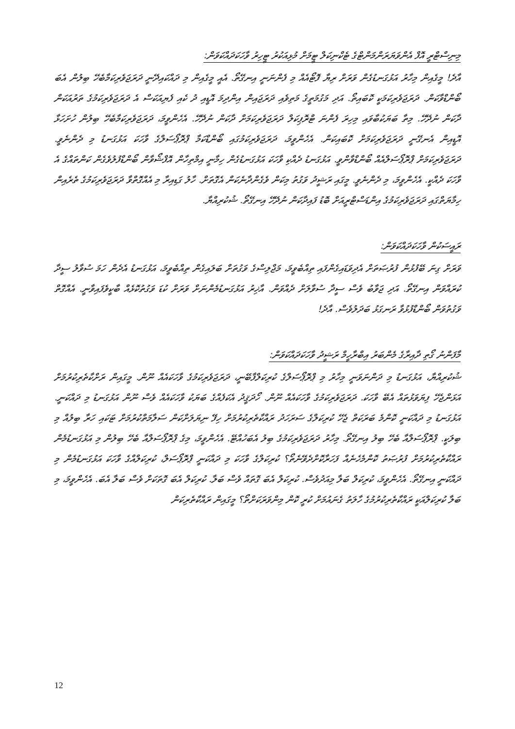މިނިސްޓްރީ އޮފް އެންވަޔަރަންމަންޓްގެ ޓެކްނިކަލް ޓީމަށް މުޅިއަކުރު ޓީހިރު ވާހަކަދައްކަވަން:
އާދެ! މީގެއިން މިހާރު އަޅުގަނޑުގެން ވަރަށް ރިޔާ ފޮޓޯއެއް މި ފެންނަނީ އިނގޭތޯ. އެއީ މީގެއިން މި ދައްކައިދޭނީ ދަރަޖަވެރިކަމާބެހޭ ބިލުން އެބަ ބޯންޑްވާކަން. ދަރަޖަވެރިކަމަކީ ކޮބައިތޯ. އަދި މަގުމަތީގެ މަތިވެއި ދަރަޖައިން އިންދިމަ އޮޑީއި ދު ކެއި ފެޔިއަކަސް އެ ދަރަޖަވެރިކަމުގެ ތަރުއަކަން ދާކަން ނުދޭހޭ. މިތާ ބަޔަކުބާވައި މިހިރަ ފެންނަ ޓްރޮޕިކަލް ދަރަޖަވެރިކަމަށް ދާކަން ނުދޭހޭ. އެހެންވީމަ، ދަރަޖަވެރިކަމާބެހޭ ބިލުން ހުށަހަޅާ އޮޑީއިން އެނގޭނީ ދަރަޖަވެރިކަމަށް ކޮބައިކަން. އެހެންވީމަ، ދަރަޖަވެރިކަމުގައި ބޯންޑްކަމާ ޕްރޮޕޯސަލްގެ ވާހަކަ އަޅުގަނޑު މި ދެންނެވީ. ދަރަޖަވެރިކަމަށް ޕްރޮޕޯސަލްއެއް ބޯންޑްވާންވީ. އަޅުގަނޑު ދެއްކި ވާހަކަ އަޅުގަނޑުގެން ހިމާނީ އިމްތިހާން އޮފްޝޯވާން ބޯންޑްފުލުވެގެން ކަންތައްގެ އެ ވާހަކަ ދެއްކީ. އެހެންވީމަ، މި ދެންނެވީ. މީގައި ރަޝީދު ވަގުތު މިކަން ވެގެންދާނެކަން އެގޮތަށް. ހާލު ގަޑިއިރާ މި އެއްގޮތްވާ ދަރަޖަވެރިކަމުގެ ތެރެއިން ހިމާޔަތްގައި ދަރަޖަވެރިކަމުގެ އިންޑަސްޓްރީއަށް ބޮޑު ފައިދާކަން ނުދޭހޭ އިނގޭތޯ. ޝުކުރިއްޔާ.
ރައީސަކުން ވާހަކަދައްކަވަން:
ވަރަށް ގިނަ ބޭފުޅުން ފުރުޞަތަށް އެދިވަޑައިގެންފައި ތިއްބެވީމަ، މަޖްލިސްގެ ވަގުތަށް ބަލައިގެން ތިއްބެވީމަ، އަޅުގަނޑު އެދެން ހަމަ ސުވާލު ސީދާ ކުރައްވަން އިނގޭތޯ. އަދި ޖަވާބު ވެސް ސީދާ ސުވާލަށް ދެއްވަން. އާޚިރު އަޅުގަނޑުމެންނަށް ވަރަށް ކުޑަ ވަގުތުކޮޅެއް ބާކީވެފައިވާނީ. އެއްގޮތް ވަގުތުވަން ބޯންޑްފުޅުވާ ރަނގަޅު ބަދަލުވެސް. އާދެ!
މާފަންނު ގޯތި ދާއިރާގެ މެންބަރު އިބްރާހީމް ރަޝީދު ވާހަކަދައްކަވަން:
ޝުކުރިއްޔާ، އަޅުގަނޑު މި ދަންނަވަނީ މިހާރު މި ޕްރޮޕޯސަލްގެ ކުރިކަލްފާބޭނީ، ދަރަޖަވެރިކަމުގެ ވާހަކައެއް ނޫން. މީގައިން ރަށްކާތެރިކުރުމަށް އަޅަންޖެހޭ ފިޔަވަޅުތައް އެބޭ ވާހަކަ. ދަރަޖަވެރިކަމުގެ ވާހަކައެއް ނޫން. ހޯދަޤީދު އެކަފެއްގެ ބަޔަކު ވާހަކައެއް ވެސް ނޫން އަޅުގަނޑު މި ދައްކަނީ. އަޅުގަނޑު މި ދައްކަނީ ކޮންމެ ބަރަކަތް ޖެހޭ ކުރިކަލްގެ ސަރަހަދު ރައްކާތެރިކުރުމަށް ހިފޭ ނިޔަލަށްކަން ސަލާމަތްކުރުމަށް ޓަކައި ހަރާ ބިލުއް މި ބިލަކީ. ޕްރޮޕޯސަލްއާ ބެހޭ ބިލު އިނގޭތޯ. މިހާރު ދަރަޖަވެރިކަމުގެ ބިލު އެބަހުއްޓޭ. އެހެންވީމަ، މިގެ ޕްރޮޕޯސަލްއާ ބެހޭ ބިލުން މި އަޅުގަނޑުމެން ރައްކާތެރިކުރުމަށް ފުރުޞަތު ކޮންމެހެނެއް ފަހަރާކޮށްދެވޭނެތޯ؟ ކުރިކަލްގެ ވާހަކަ މި ދައްކަނީ ޕްރޮޕޯސަލް، ކުރިކަލްއްގެ ވާހަކަ އަޅުގަނޑުމެން މި ދައްކަނީ އިނގޭތޯ. އެހެންވީމަ، ކުރިކަލް ބަލާ މިއަދުވެސް. ކުރިކަލް އެބަ ގޮތައް ވެސް ބަލާ. ކުރިކަލް އެބަ ގޮތަކަށް ވެސް ބަލާ އެބަ. އެހެންވީމަ، މި ބަލާ ކުރިކަލްއަކީ ރައްކާތެރިކުރުމުގެ ހާލަތު ގެނައުމަށް ކުރީ ކޮން މިންވަރަކަށްތޯ؟ މީގައިން ރައްކާތެރިކަން
12